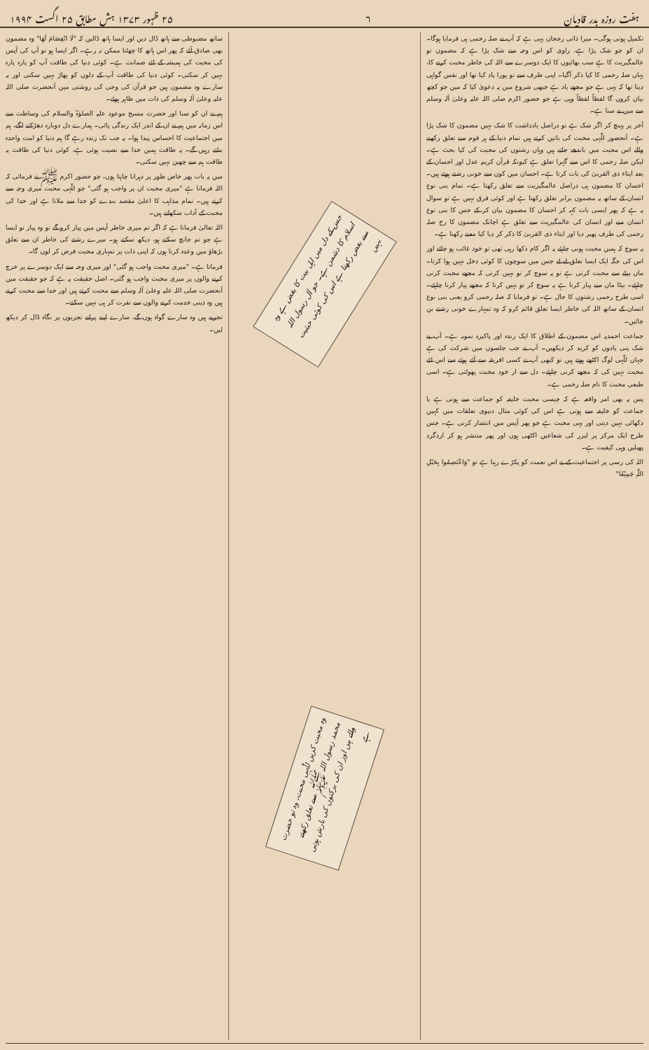ہفت روزہ بدر قادیان ۶
۲۵ ظہور ۱۳۷۳ ہش مطابق ۲۵ اگست ۱۹۹۴
تکمیل ہوتی ہوگی۔ میرا ذاتی رجحان یہی ہے کہ آپ نے صلہ رحمی ہی فرمایا ہوگا۔ ان کو جو شک پڑا ہے، راوی کو اس وجہ سے شک پڑا ہے کہ مضمون تو عالمگیریت کا ہے سب بھائیوں کا ایک دوسرے سے اللہ کی خاطر محبت کرنے کا، یہاں صلہ رحمی کا کیا ذکر آگیا۔ اپنی طرف سے تو پورا یاد کیا تھا اور نفس گواہی دیتا تھا کہ یہی ہے جو مجھے یاد ہے جبھی شروع میں یہ دعویٰ کیا کہ میں جو کچھ بیان کروں گا لفظاً لفظاً وہی ہے جو حضور اکرم صلی اللہ علیہ وعلیٰ آلہ وسلم سے میں نے سنا ہے۔
آخر پر پہنچ کر اگر شک ہے تو دراصل یادداشت کا شک نہیں مضمون کا شک پڑا ہے۔ آنحضور للّٰہی محبت کی باتیں کرتے ہیں تمام دنیا کے ہر قوم سے تعلق رکھنے والے اس محبت میں باندھے جاتے ہیں وہاں رشتوں کی محبت کی کیا بحث ہے۔ لیکن صلہ رحمی کا اس سے گہرا تعلق ہے کیونکہ قرآن کریم عدل اور احسان کے بعد ایتاء ذی القربیٰ کی بات کرتا ہے۔ احسان میں کون سے خونی رشتے ہوتے ہیں۔ احسان کا مضمون ہی دراصل عالمگیریت سے تعلق رکھتا ہے۔ تمام بنی نوع انسان کے ساتھ یہ مضمون برابر تعلق رکھتا ہے اور کوئی فرق نہیں ہے تو سوال یہ ہے کہ پھر ایسی بات کہہ کر احسان کا مضمون بیان کر کے جس کا بنی نوع انسان سے اور انسان کی عالمگیریت سے تعلق ہے اچانک مضمون کا رخ صلہ رحمی کی طرف پھیر دیا اور ایتاء ذی القربیٰ کا ذکر کر دیا کیا معنے رکھتا ہے۔
یہ سوچ کہ ہمیں محبت ہونی چاہئے یہ اگر کام دکھا رہی تھی تو خود غائب ہو جائے اور اس کی جگہ ایک ایسا تعلق لے لے جس میں سوچوں کا کوئی دخل نہیں ہوا کرتا۔ ماں بیٹے سے محبت کرتی ہے تو یہ سوچ کر تو نہیں کرتی کہ مجھے محبت کرنی چاہئے۔ بیٹا ماں سے پیار کرتا ہے یہ سوچ کر تو نہیں کرتا کہ مجھے پیار کرنا چاہئے۔ اسی طرح رحمی رشتوں کا حال ہے۔ تو فرمایا کہ صلہ رحمی کرو یعنی بنی نوع انسان کے ساتھ اللہ کی خاطر ایسا تعلق قائم کرو کہ وہ تمہارے خونی رشتے بن جائیں۔
جماعت احمدیہ اس مضمون کے اطلاق کا ایک زندہ اور پاکیزہ نمونہ ہے۔ آپ بے شک پنی یادوں کو کرید کر دیکھیں۔ آپ نے جب جلسوں میں شرکت کی ہے جہاں للّٰہی لوگ اکٹھے ہوتے ہیں تو کبھی آپ نے کسی افریقہ سے آئے ہوئے سے اس لئے محبت نہیں کی کہ مجھے کرنی چاہئے۔ دل سے از خود محبت پھوٹتی ہے۔ اسی طبعی محبت کا نام صلہ رحمی ہے۔
پس یہ بھی امر واقعہ ہے کہ جیسی محبت خلیفہ کو جماعت سے ہوتی ہے یا جماعت کو خلیفہ سے ہوتی ہے اس کی کوئی مثال دنیوی تعلقات میں کہیں دکھائی نہیں دیتی اور یہی محبت ہے جو پھر آپس میں انتشار کرتی ہے۔ جس طرح ایک مرکز پر لیزر کی شعاعیں اکٹھی ہوں اور پھر منتشر ہو کر اردگرد پھیلیں وہی کیفیت ہے۔
اللہ کی رسی پر اجتماعیت کے نے اس نعمت کو پکڑے رہنا ہے تو "وَاعْتَصِمُوا بِحَبْلِ اللّٰہِ جَمِیْعًا"
جس کے دل میں اہل بیت کا بغض ہے وہ اسلام کا دشمن ہے۔ جو آل رسول اللہ سے بغض رکھتا ہے اس کی کوئی حیثیت نہیں
وہ محبت کریں للّٰہی محبت، وہ تو حضرت محمد رسول اللہ ﷺ سے تعلق رکھنے والے ہیں اور ان کی برکتوں کی بارش ہوتی ہے
ساتھ مضبوطی سے ہاتھ ڈال دیں اور ایسا ہاتھ ڈالیں کہ "لَا انْفِصَامَ لَهَا" وہ مضمون بھی صادق آئے کہ پھر اس ہاتھ کا چھٹنا ممکن نہ رہے۔ اگر ایسا ہو تو آپ کی آپس کی محبت کی ہمیشہ کے لئے ضمانت ہے۔ کوئی دنیا کی طاقت آپ کو پارہ پارہ نہیں کر سکتی۔ کوئی دنیا کی طاقت آپ کے دلوں کو پھاڑ نہیں سکتی اور یہ سارے وہ مضمون ہیں جو قرآن کی وحی کی روشنی میں آنحضرت صلی اللہ علیہ وعلیٰ آلہ وسلم کی ذات میں ظاہر ہوئے۔
ہم نے ان کو سنا اور حضرت مسیح موعود علیہ الصلوٰۃ والسلام کی وساطت سے اس زمانہ میں ہم نے ان کے اندر ایک زندگی پائی۔ ہمارے دل دوبارہ دھڑکنے لگے، ہم میں اجتماعیت کا احساس پیدا ہوا۔ یہ جب تک زندہ رہے گا ہم دنیا کو امت واحدہ بناتے رہیں گے۔ یہ طاقت ہمیں خدا سے نصیب ہوئی ہے، کوئی دنیا کی طاقت یہ طاقت ہم سے چھین نہیں سکتی۔
میں یہ بات پھر خاص طور پر دہرانا چاہتا ہوں، جو حضور اکرم ﷺ نے فرمائی کہ اللہ فرماتا ہے "میری محبت ان پر واجب ہو گئی" جو للّٰہی محبت میری وجہ سے کرتے ہیں۔ تمام مذاہب کا اعلیٰ مقصد بندے کو خدا سے ملانا ہے اور خدا کی محبت کے آداب سکھانے ہیں۔
اللہ تعالیٰ فرماتا ہے کہ اگر تم میری خاطر آپس میں پیار کرو گے تو وہ پیار تو ایسا ہے جو تم جانچ سکتے ہو، دیکھ سکتے ہو۔ میرے رشتے کی خاطر ان سے تعلق بڑھاؤ میں وعدہ کرتا ہوں کہ اپنی ذات پر تمہاری محبت فرض کر لوں گا۔
فرماتا ہے۔ "میری محبت واجب ہو گئی" اور میری وجہ سے ایک دوسرے پر خرچ کرنے والوں پر میری محبت واجب ہو گئی۔ اصل حقیقت یہ ہے کہ جو حقیقت میں آنحضرت صلی اللہ علیہ وعلیٰ آلہ وسلم سے محبت کرتے ہیں اور خدا سے محبت کرتے ہیں وہ دینی خدمت کرنے والوں سے نفرت کر ہی نہیں سکتے۔
تجربے ہیں وہ سارے گواہ ہوں گے، سارے اپنے پرانے تجربوں پر نگاہ ڈال کر دیکھ لیں۔